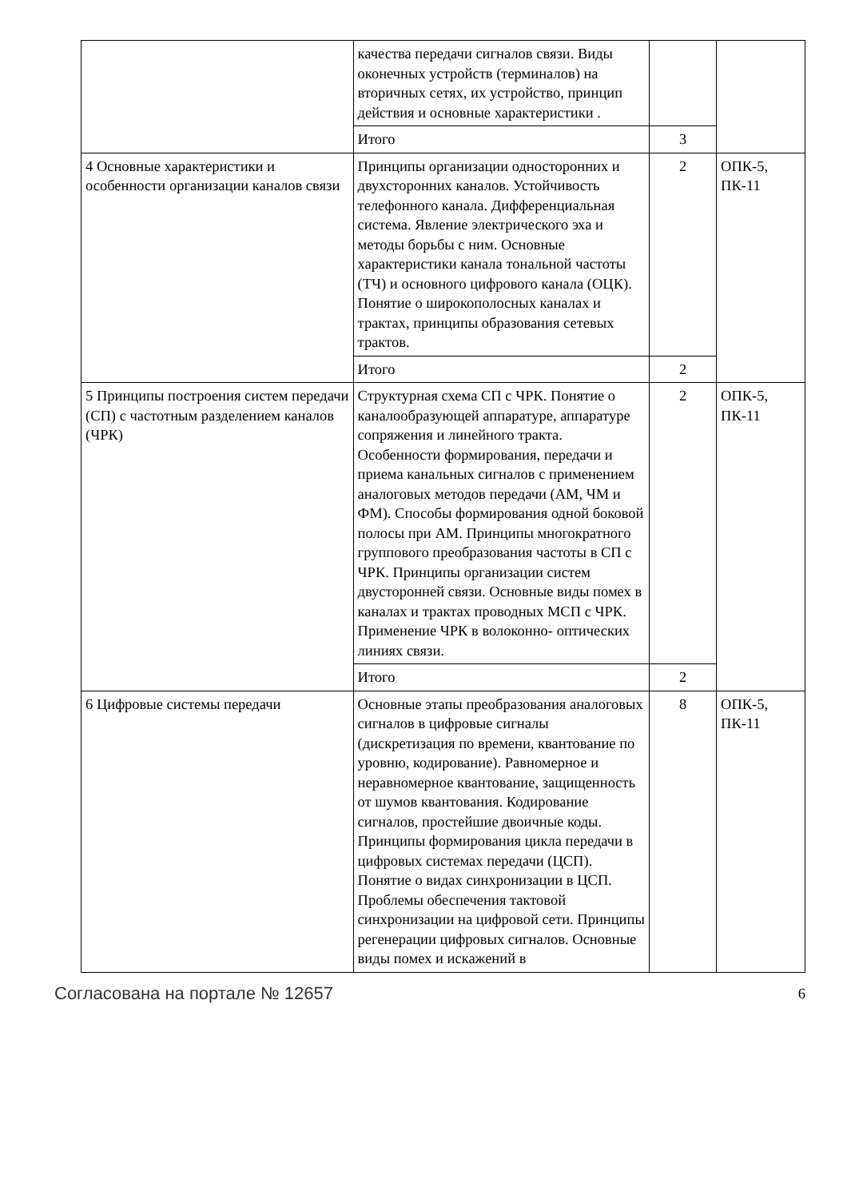| | качества передачи сигналов связи. Виды оконечных устройств (терминалов) на вторичных сетях, их устройство, принцип действия и основные характеристики . | | |
| | Итого | 3 | |
| 4 Основные характеристики и особенности организации каналов связи | Принципы организации односторонних и двухсторонних каналов. Устойчивость телефонного канала. Дифференциальная система. Явление электрического эха и методы борьбы с ним. Основные характеристики канала тональной частоты (ТЧ) и основного цифрового канала (ОЦК). Понятие о широкополосных каналах и трактах, принципы образования сетевых трактов. | 2 | ОПК-5, ПК-11 |
| | Итого | 2 | |
| 5 Принципы построения систем передачи (СП) с частотным разделением каналов (ЧРК) | Структурная схема СП с ЧРК. Понятие о каналообразующей аппаратуре, аппаратуре сопряжения и линейного тракта. Особенности формирования, передачи и приема канальных сигналов с применением аналоговых методов передачи (АМ, ЧМ и ФМ). Способы формирования одной боковой полосы при АМ. Принципы многократного группового преобразования частоты в СП с ЧРК. Принципы организации систем двусторонней связи. Основные виды помех в каналах и трактах проводных МСП с ЧРК. Применение ЧРК в волоконно- оптических линиях связи. | 2 | ОПК-5, ПК-11 |
| | Итого | 2 | |
| 6 Цифровые системы передачи | Основные этапы преобразования аналоговых сигналов в цифровые сигналы (дискретизация по времени, квантование по уровню, кодирование). Равномерное и неравномерное квантование, защищенность от шумов квантования. Кодирование сигналов, простейшие двоичные коды. Принципы формирования цикла передачи в цифровых системах передачи (ЦСП). Понятие о видах синхронизации в ЦСП. Проблемы обеспечения тактовой синхронизации на цифровой сети. Принципы регенерации цифровых сигналов. Основные виды помех и искажений в | 8 | ОПК-5, ПК-11 |
Согласована на портале № 12657 6